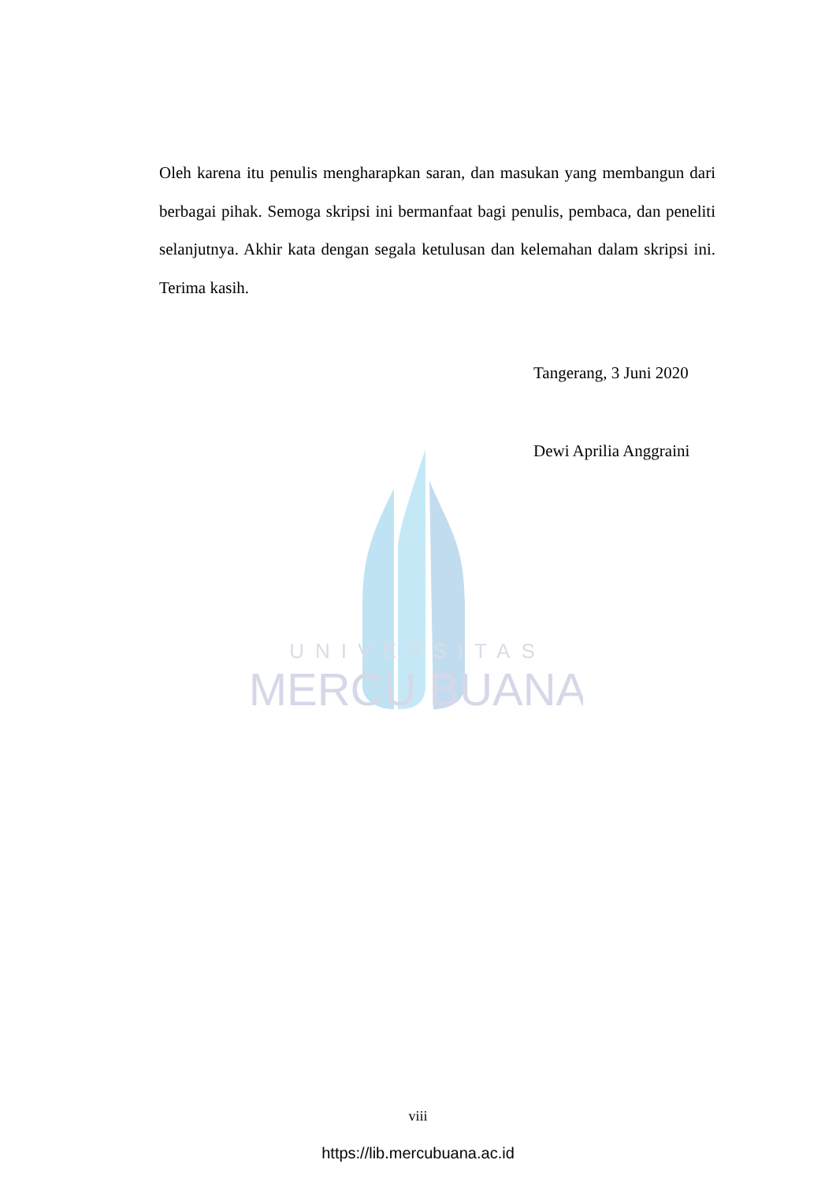UNIVERSITAS
MERCU BUANA
Oleh karena itu penulis mengharapkan saran, dan masukan yang membangun dari berbagai pihak. Semoga skripsi ini bermanfaat bagi penulis, pembaca, dan peneliti selanjutnya. Akhir kata dengan segala ketulusan dan kelemahan dalam skripsi ini. Terima kasih.
Tangerang, 3 Juni 2020
Dewi Aprilia Anggraini
viii
https://lib.mercubuana.ac.id